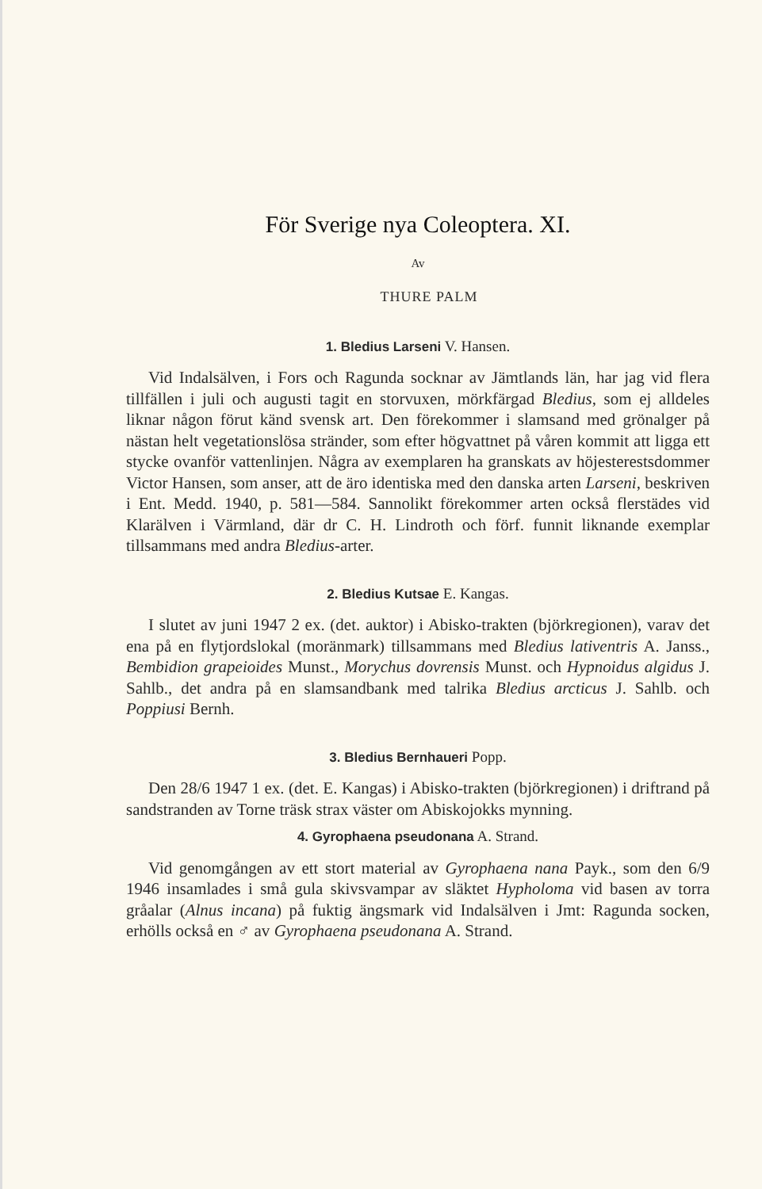För Sverige nya Coleoptera. XI.
Av
THURE PALM
1. Bledius Larseni V. Hansen.
Vid Indalsälven, i Fors och Ragunda socknar av Jämtlands län, har jag vid flera tillfällen i juli och augusti tagit en storvuxen, mörkfärgad Bledius, som ej alldeles liknar någon förut känd svensk art. Den förekommer i slamsand med grönalger på nästan helt vegetationslösa stränder, som efter högvattnet på våren kommit att ligga ett stycke ovanför vattenlinjen. Några av exemplaren ha granskats av höjesterestsdommer Victor Hansen, som anser, att de äro identiska med den danska arten Larseni, beskriven i Ent. Medd. 1940, p. 581—584. Sannolikt förekommer arten också flerstädes vid Klarälven i Värmland, där dr C. H. Lindroth och förf. funnit liknande exemplar tillsammans med andra Bledius-arter.
2. Bledius Kutsae E. Kangas.
I slutet av juni 1947 2 ex. (det. auktor) i Abisko-trakten (björkregionen), varav det ena på en flytjordslokal (moränmark) tillsammans med Bledius lativentris A. Janss., Bembidion grapeioides Munst., Morychus dovrensis Munst. och Hypnoidus algidus J. Sahlb., det andra på en slamsandbank med talrika Bledius arcticus J. Sahlb. och Poppiusi Bernh.
3. Bledius Bernhaueri Popp.
Den 28/6 1947 1 ex. (det. E. Kangas) i Abisko-trakten (björkregionen) i driftrand på sandstranden av Torne träsk strax väster om Abiskojokks mynning.
4. Gyrophaena pseudonana A. Strand.
Vid genomgången av ett stort material av Gyrophaena nana Payk., som den 6/9 1946 insamlades i små gula skivsvampar av släktet Hypholoma vid basen av torra gråalar (Alnus incana) på fuktig ängsmark vid Indalsälven i Jmt: Ragunda socken, erhölls också en ♂ av Gyrophaena pseudonana A. Strand.